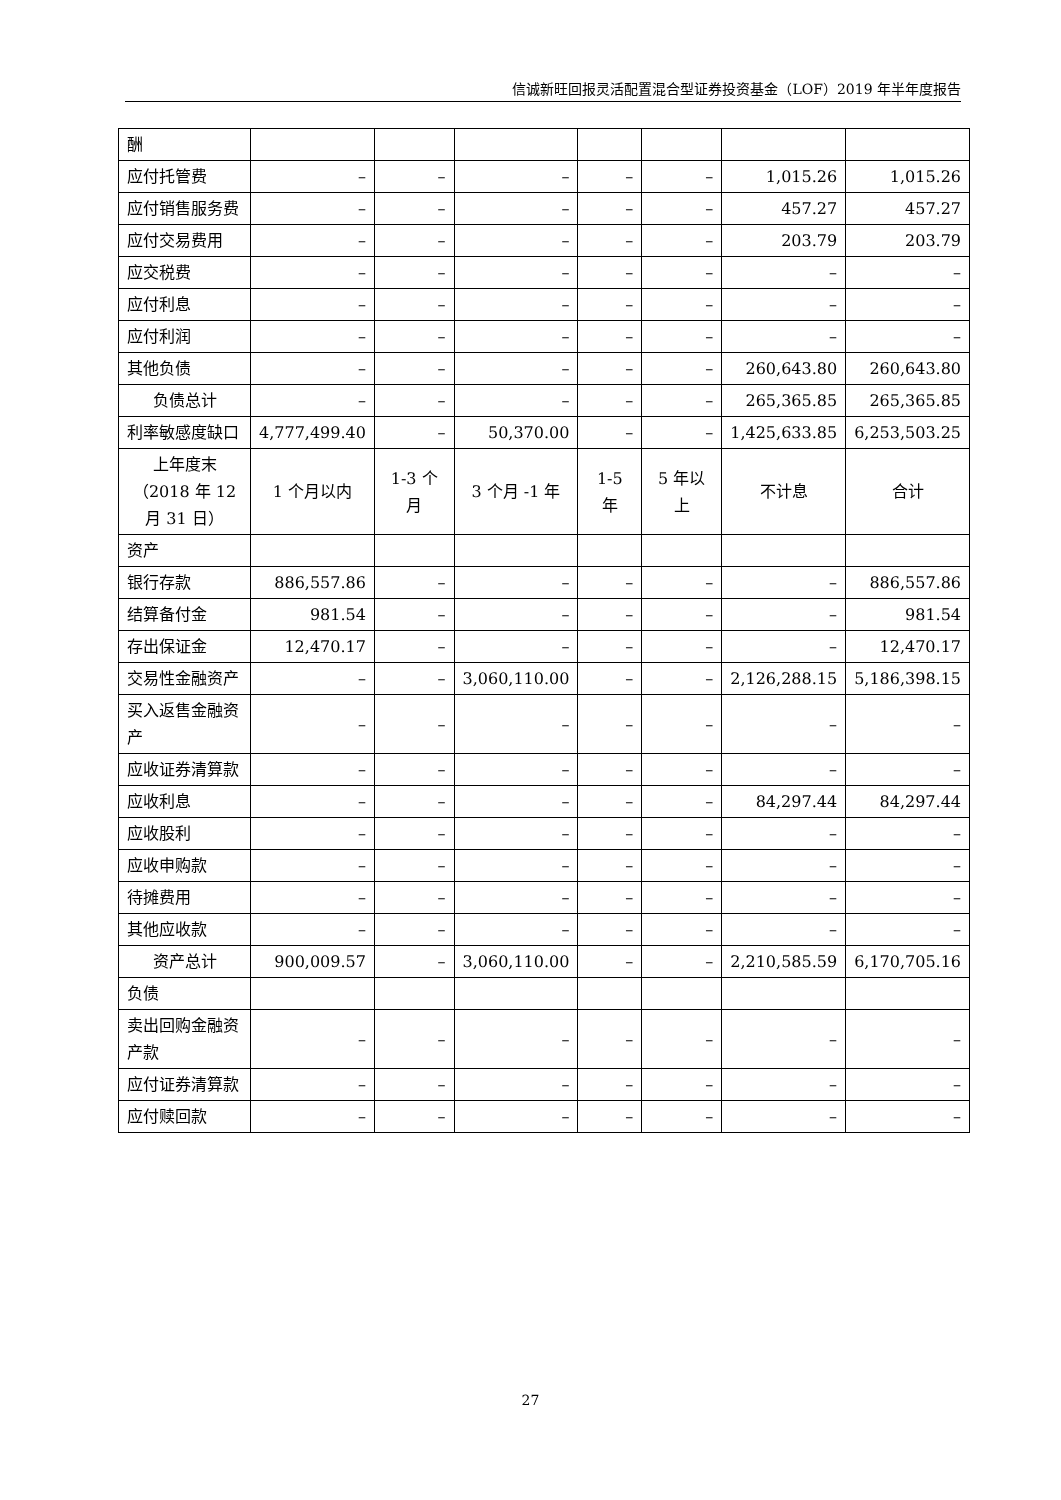信诚新旺回报灵活配置混合型证券投资基金（LOF）2019 年半年度报告
| 酬 | | | | | | | |
| 应付托管费 | – | – | – | – | – | 1,015.26 | 1,015.26 |
| 应付销售服务费 | – | – | – | – | – | 457.27 | 457.27 |
| 应付交易费用 | – | – | – | – | – | 203.79 | 203.79 |
| 应交税费 | – | – | – | – | – | – | – |
| 应付利息 | – | – | – | – | – | – | – |
| 应付利润 | – | – | – | – | – | – | – |
| 其他负债 | – | – | – | – | – | 260,643.80 | 260,643.80 |
| 负债总计 | – | – | – | – | – | 265,365.85 | 265,365.85 |
| 利率敏感度缺口 | 4,777,499.40 | – | 50,370.00 | – | – | 1,425,633.85 | 6,253,503.25 |
| 上年度末（2018 年 12 月 31 日） | 1 个月以内 | 1-3 个月 | 3 个月 -1 年 | 1-5 年 | 5 年以上 | 不计息 | 合计 |
| 资产 | | | | | | | |
| 银行存款 | 886,557.86 | – | – | – | – | – | 886,557.86 |
| 结算备付金 | 981.54 | – | – | – | – | – | 981.54 |
| 存出保证金 | 12,470.17 | – | – | – | – | – | 12,470.17 |
| 交易性金融资产 | – | – | 3,060,110.00 | – | – | 2,126,288.15 | 5,186,398.15 |
| 买入返售金融资产 | – | – | – | – | – | – | – |
| 应收证券清算款 | – | – | – | – | – | – | – |
| 应收利息 | – | – | – | – | – | 84,297.44 | 84,297.44 |
| 应收股利 | – | – | – | – | – | – | – |
| 应收申购款 | – | – | – | – | – | – | – |
| 待摊费用 | – | – | – | – | – | – | – |
| 其他应收款 | – | – | – | – | – | – | – |
| 资产总计 | 900,009.57 | – | 3,060,110.00 | – | – | 2,210,585.59 | 6,170,705.16 |
| 负债 | | | | | | | |
| 卖出回购金融资产款 | – | – | – | – | – | – | – |
| 应付证券清算款 | – | – | – | – | – | – | – |
| 应付赎回款 | – | – | – | – | – | – | – |
27